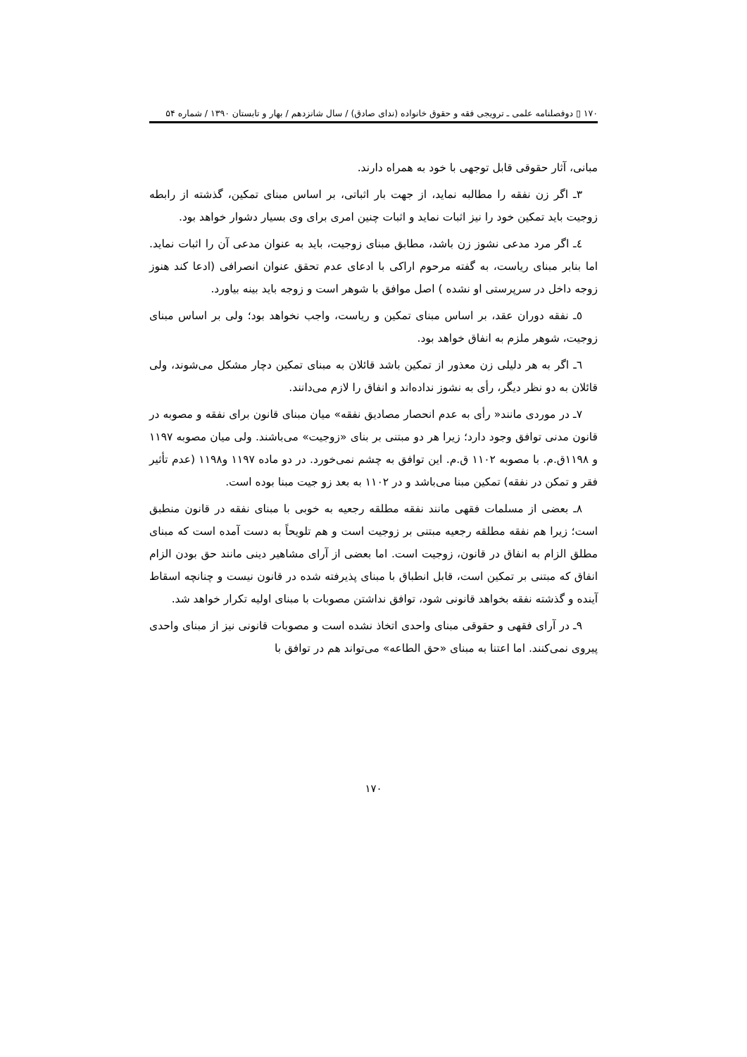۱۷۰ ▯ دوفصلنامه علمی ـ ترویجی فقه و حقوق خانواده (ندای صادق) / سال شانزدهم / بهار و تابستان ۱۳۹۰ / شماره ۵۴
مبانی، آثار حقوقی قابل توجهی با خود به همراه دارند.
۳ـ اگر زن نفقه را مطالبه نماید، از جهت بار اثباتی، بر اساس مبنای تمکین، گذشته از رابطه زوجیت باید تمکین خود را نیز اثبات نماید و اثبات چنین امری برای وی بسیار دشوار خواهد بود.
٤ـ اگر مرد مدعی نشوز زن باشد، مطابق مبنای زوجیت، باید به عنوان مدعی آن را اثبات نماید. اما بنابر مبنای ریاست، به گفته مرحوم اراکی با ادعای عدم تحقق عنوان انصرافی (ادعا کند هنوز زوجه داخل در سرپرستی او نشده ) اصل موافق با شوهر است و زوجه باید بینه بیاورد.
٥ـ نفقه دوران عقد، بر اساس مبنای تمکین و ریاست، واجب نخواهد بود؛ ولی بر اساس مبنای زوجیت، شوهر ملزم به انفاق خواهد بود.
٦ـ اگر به هر دلیلی زن معذور از تمکین باشد قائلان به مبنای تمکین دچار مشکل می‌شوند، ولی قائلان به دو نظر دیگر، رأی به نشوز نداده‌اند و انفاق را لازم می‌دانند.
۷ـ در موردی مانند« رأی به عدم انحصار مصادیق نفقه» میان مبنای قانون برای نفقه و مصوبه در قانون مدنی توافق وجود دارد؛ زیرا هر دو مبتنی بر بنای «زوجیت» می‌باشند. ولی میان مصوبه ۱۱۹۷ و ۱۱۹۸ق.م. با مصوبه ۱۱۰۲ ق.م. این توافق به چشم نمی‌خورد. در دو ماده ۱۱۹۷ و۱۱۹۸ (عدم تأثیر فقر و تمکن در نفقه) تمکین مبنا می‌باشد و در ۱۱۰۲ به بعد زو جیت مبنا بوده است.
۸ـ بعضی از مسلمات فقهی مانند نفقه مطلقه رجعیه به خوبی با مبنای نفقه در قانون منطبق است؛ زیرا هم نفقه مطلقه رجعیه مبتنی بر زوجیت است و هم تلویحاً به دست آمده است که مبنای مطلق الزام به انفاق در قانون، زوجیت است. اما بعضی از آرای مشاهیر دینی مانند حق بودن الزام انفاق که مبتنی بر تمکین است، قابل انطباق با مبنای پذیرفته شده در قانون نیست و چنانچه اسقاط آینده و گذشته نفقه بخواهد قانونی شود، توافق نداشتن مصوبات با مبنای اولیه تکرار خواهد شد.
۹ـ در آرای فقهی و حقوقی مبنای واحدی اتخاذ نشده است و مصوبات قانونی نیز از مبنای واحدی پیروی نمی‌کنند. اما اعتنا به مبنای «حق الطاعه» می‌تواند هم در توافق با
۱۷۰